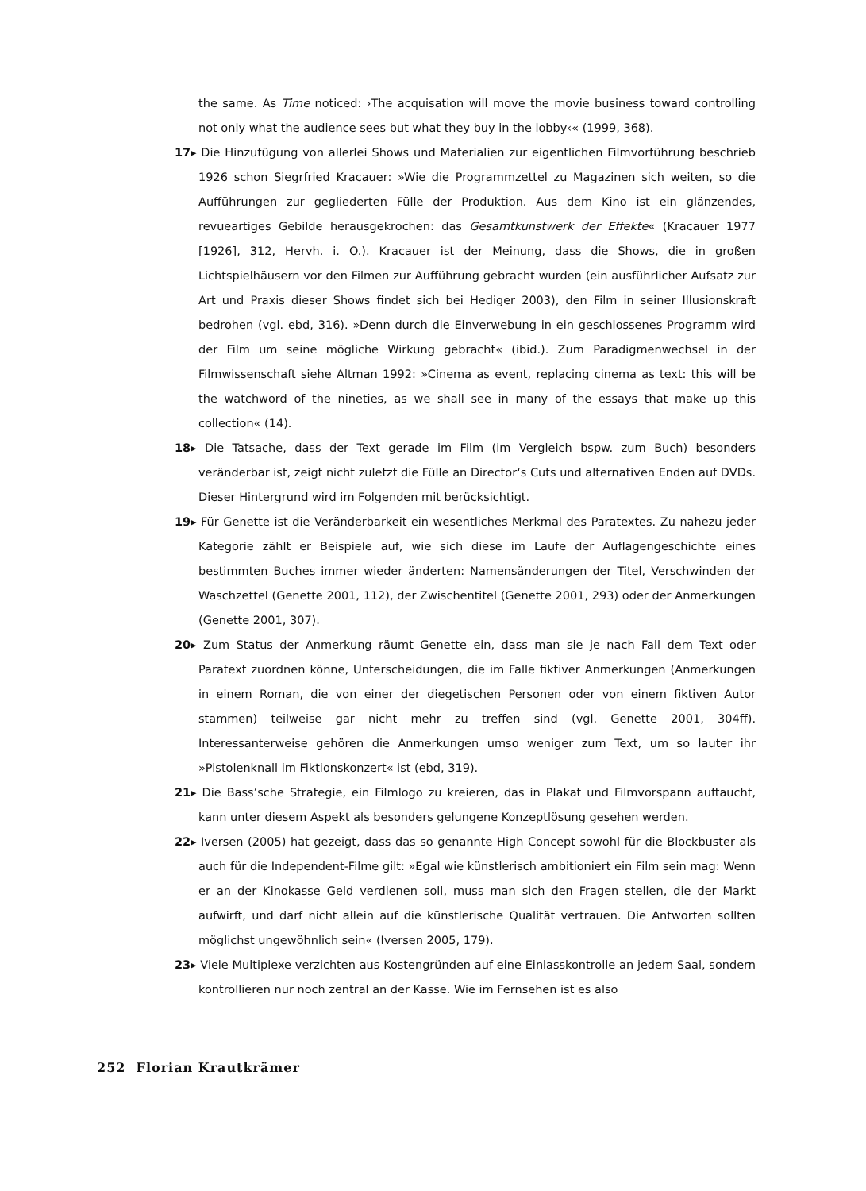the same. As Time noticed: ›The acquisation will move the movie business toward controlling not only what the audience sees but what they buy in the lobby‹« (1999, 368).
17▸ Die Hinzufügung von allerlei Shows und Materialien zur eigentlichen Filmvorführung beschrieb 1926 schon Siegrfried Kracauer: »Wie die Programmzettel zu Magazinen sich weiten, so die Aufführungen zur gegliederten Fülle der Produktion. Aus dem Kino ist ein glänzendes, revueartiges Gebilde herausgekrochen: das Gesamtkunstwerk der Effekte« (Kracauer 1977 [1926], 312, Hervh. i. O.). Kracauer ist der Meinung, dass die Shows, die in großen Lichtspielhäusern vor den Filmen zur Aufführung gebracht wurden (ein ausführlicher Aufsatz zur Art und Praxis dieser Shows findet sich bei Hediger 2003), den Film in seiner Illusionskraft bedrohen (vgl. ebd, 316). »Denn durch die Einverwebung in ein geschlossenes Programm wird der Film um seine mögliche Wirkung gebracht« (ibid.). Zum Paradigmenwechsel in der Filmwissenschaft siehe Altman 1992: »Cinema as event, replacing cinema as text: this will be the watchword of the nineties, as we shall see in many of the essays that make up this collection« (14).
18▸ Die Tatsache, dass der Text gerade im Film (im Vergleich bspw. zum Buch) besonders veränderbar ist, zeigt nicht zuletzt die Fülle an Director‘s Cuts und alternativen Enden auf DVDs. Dieser Hintergrund wird im Folgenden mit berücksichtigt.
19▸ Für Genette ist die Veränderbarkeit ein wesentliches Merkmal des Paratextes. Zu nahezu jeder Kategorie zählt er Beispiele auf, wie sich diese im Laufe der Auflagengeschichte eines bestimmten Buches immer wieder änderten: Namensänderungen der Titel, Verschwinden der Waschzettel (Genette 2001, 112), der Zwischentitel (Genette 2001, 293) oder der Anmerkungen (Genette 2001, 307).
20▸ Zum Status der Anmerkung räumt Genette ein, dass man sie je nach Fall dem Text oder Paratext zuordnen könne, Unterscheidungen, die im Falle fiktiver Anmerkungen (Anmerkungen in einem Roman, die von einer der diegetischen Personen oder von einem fiktiven Autor stammen) teilweise gar nicht mehr zu treffen sind (vgl. Genette 2001, 304ff). Interessanterweise gehören die Anmerkungen umso weniger zum Text, um so lauter ihr »Pistolenknall im Fiktionskonzert« ist (ebd, 319).
21▸ Die Bass’sche Strategie, ein Filmlogo zu kreieren, das in Plakat und Filmvorspann auftaucht, kann unter diesem Aspekt als besonders gelungene Konzeptlösung gesehen werden.
22▸ Iversen (2005) hat gezeigt, dass das so genannte High Concept sowohl für die Blockbuster als auch für die Independent-Filme gilt: »Egal wie künstlerisch ambitioniert ein Film sein mag: Wenn er an der Kinokasse Geld verdienen soll, muss man sich den Fragen stellen, die der Markt aufwirft, und darf nicht allein auf die künstlerische Qualität vertrauen. Die Antworten sollten möglichst ungewöhnlich sein« (Iversen 2005, 179).
23▸ Viele Multiplexe verzichten aus Kostengründen auf eine Einlasskontrolle an jedem Saal, sondern kontrollieren nur noch zentral an der Kasse. Wie im Fernsehen ist es also
252 Florian Krautkrämer